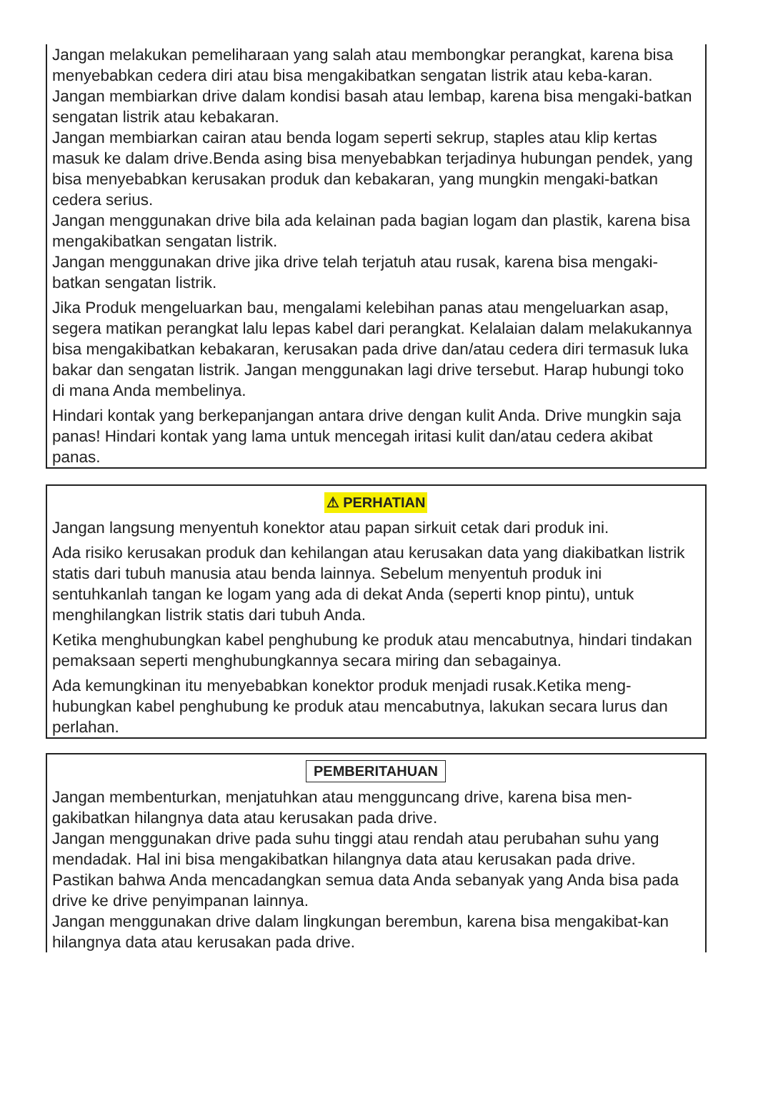Jangan melakukan pemeliharaan yang salah atau membongkar perangkat, karena bisa menyebabkan cedera diri atau bisa mengakibatkan sengatan listrik atau keba-karan.
Jangan membiarkan drive dalam kondisi basah atau lembap, karena bisa mengaki-batkan sengatan listrik atau kebakaran.
Jangan membiarkan cairan atau benda logam seperti sekrup, staples atau klip kertas masuk ke dalam drive.Benda asing bisa menyebabkan terjadinya hubungan pendek, yang bisa menyebabkan kerusakan produk dan kebakaran, yang mungkin mengaki-batkan cedera serius.
Jangan menggunakan drive bila ada kelainan pada bagian logam dan plastik, karena bisa mengakibatkan sengatan listrik.
Jangan menggunakan drive jika drive telah terjatuh atau rusak, karena bisa mengaki-batkan sengatan listrik.
Jika Produk mengeluarkan bau, mengalami kelebihan panas atau mengeluarkan asap, segera matikan perangkat lalu lepas kabel dari perangkat. Kelalaian dalam melakukannya bisa mengakibatkan kebakaran, kerusakan pada drive dan/atau cedera diri termasuk luka bakar dan sengatan listrik. Jangan menggunakan lagi drive tersebut. Harap hubungi toko di mana Anda membelinya.
Hindari kontak yang berkepanjangan antara drive dengan kulit Anda. Drive mungkin saja panas! Hindari kontak yang lama untuk mencegah iritasi kulit dan/atau cedera akibat panas.
⚠ PERHATIAN
Jangan langsung menyentuh konektor atau papan sirkuit cetak dari produk ini.
Ada risiko kerusakan produk dan kehilangan atau kerusakan data yang diakibatkan listrik statis dari tubuh manusia atau benda lainnya. Sebelum menyentuh produk ini sentuhkanlah tangan ke logam yang ada di dekat Anda (seperti knop pintu), untuk menghilangkan listrik statis dari tubuh Anda.
Ketika menghubungkan kabel penghubung ke produk atau mencabutnya, hindari tindakan pemaksaan seperti menghubungkannya secara miring dan sebagainya.
Ada kemungkinan itu menyebabkan konektor produk menjadi rusak.Ketika meng-hubungkan kabel penghubung ke produk atau mencabutnya, lakukan secara lurus dan perlahan.
PEMBERITAHUAN
Jangan membenturkan, menjatuhkan atau mengguncang drive, karena bisa men-gakibatkan hilangnya data atau kerusakan pada drive.
Jangan menggunakan drive pada suhu tinggi atau rendah atau perubahan suhu yang mendadak. Hal ini bisa mengakibatkan hilangnya data atau kerusakan pada drive.
Pastikan bahwa Anda mencadangkan semua data Anda sebanyak yang Anda bisa pada drive ke drive penyimpanan lainnya.
Jangan menggunakan drive dalam lingkungan berembun, karena bisa mengakibat-kan hilangnya data atau kerusakan pada drive.